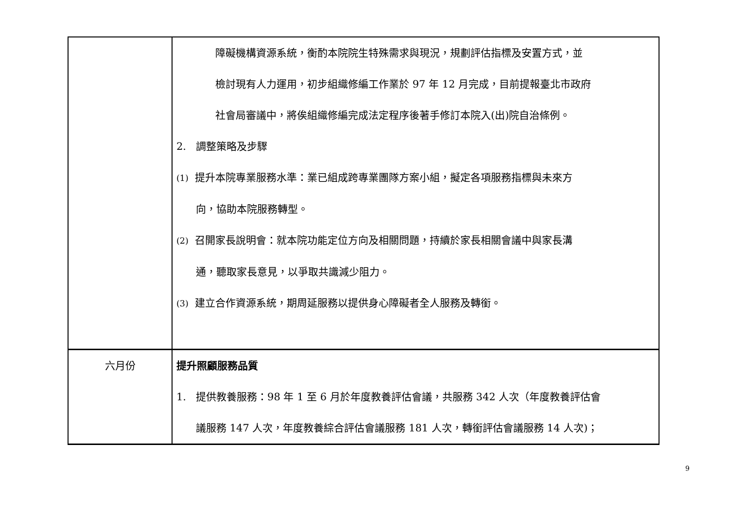| | 障礙機構資源系統，衡酌本院院生特殊需求與現況，規劃評估指標及安置方式，並 檢討現有人力運用，初步組織修編工作業於 97 年 12 月完成，目前提報臺北市政府 社會局審議中，將俟組織修編完成法定程序後著手修訂本院入(出)院自治條例。 2. 調整策略及步驟 (1) 提升本院專業服務水準：業已組成跨專業團隊方案小組，擬定各項服務指標與未來方 向，協助本院服務轉型。 (2) 召開家長說明會：就本院功能定位方向及相關問題，持續於家長相關會議中與家長溝 通，聽取家長意見，以爭取共識減少阻力。 (3) 建立合作資源系統，期周延服務以提供身心障礙者全人服務及轉銜。 |
| 六月份 | 提升照顧服務品質 1. 提供教養服務：98 年 1 至 6 月於年度教養評估會議，共服務 342 人次（年度教養評估會 議服務 147 人次，年度教養綜合評估會議服務 181 人次，轉銜評估會議服務 14 人次)； |
9